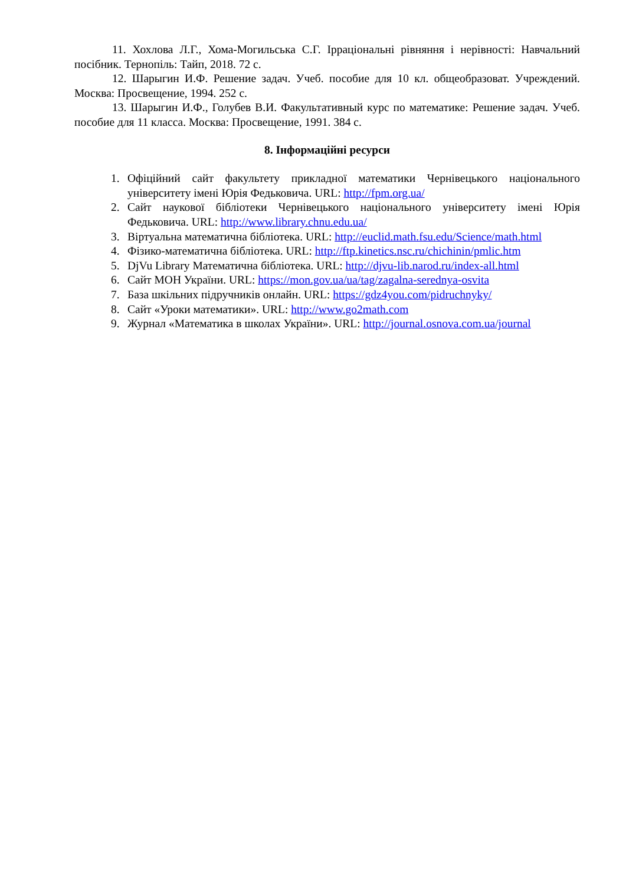11. Хохлова Л.Г., Хома-Могильська С.Г. Ірраціональні рівняння і нерівності: Навчальний посібник. Тернопіль: Тайп, 2018. 72 с.
12. Шарыгин И.Ф. Решение задач. Учеб. пособие для 10 кл. общеобразоват. Учреждений. Москва: Просвещение, 1994. 252 с.
13. Шарыгин И.Ф., Голубев В.И. Факультативный курс по математике: Решение задач. Учеб. пособие для 11 класса. Москва: Просвещение, 1991. 384 с.
8. Інформаційні ресурси
1. Офіційний сайт факультету прикладної математики Чернівецького національного університету імені Юрія Федьковича. URL: http://fpm.org.ua/
2. Сайт наукової бібліотеки Чернівецького національного університету імені Юрія Федьковича. URL: http://www.library.chnu.edu.ua/
3. Віртуальна математична бібліотека. URL: http://euclid.math.fsu.edu/Science/math.html
4. Фізико-математична бібліотека. URL: http://ftp.kinetics.nsc.ru/chichinin/pmlic.htm
5. DjVu Library Математична бібліотека. URL: http://djvu-lib.narod.ru/index-all.html
6. Сайт МОН України. URL: https://mon.gov.ua/ua/tag/zagalna-serednya-osvita
7. База шкільних підручників онлайн. URL: https://gdz4you.com/pidruchnyky/
8. Сайт «Уроки математики». URL: http://www.go2math.com
9. Журнал «Математика в школах України». URL: http://journal.osnova.com.ua/journal